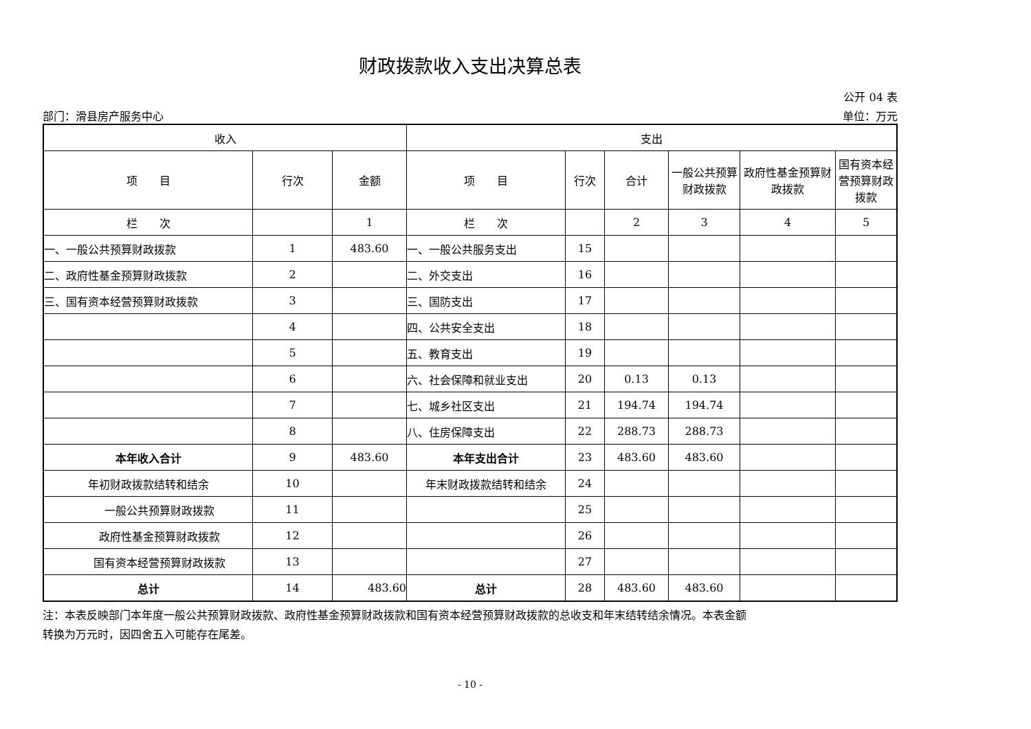财政拨款收入支出决算总表
公开 04 表
部门：滑县房产服务中心 单位：万元
| 收入 | | | 支出 | | | | | |
| --- | --- | --- | --- | --- | --- | --- | --- | --- |
| 项 目 | 行次 | 金额 | 项 目 | 行次 | 合计 | 一般公共预算财政拨款 | 政府性基金预算财政拨款 | 国有资本经营预算财政拨款 |
| 栏 次 | | 1 | 栏 次 | | 2 | 3 | 4 | 5 |
| 一、一般公共预算财政拨款 | 1 | 483.60 | 一、一般公共服务支出 | 15 | | | | |
| 二、政府性基金预算财政拨款 | 2 | | 二、外交支出 | 16 | | | | |
| 三、国有资本经营预算财政拨款 | 3 | | 三、国防支出 | 17 | | | | |
| | 4 | | 四、公共安全支出 | 18 | | | | |
| | 5 | | 五、教育支出 | 19 | | | | |
| | 6 | | 六、社会保障和就业支出 | 20 | 0.13 | 0.13 | | |
| | 7 | | 七、城乡社区支出 | 21 | 194.74 | 194.74 | | |
| | 8 | | 八、住房保障支出 | 22 | 288.73 | 288.73 | | |
| 本年收入合计 | 9 | 483.60 | 本年支出合计 | 23 | 483.60 | 483.60 | | |
| 年初财政拨款结转和结余 | 10 | | 年末财政拨款结转和结余 | 24 | | | | |
| 一般公共预算财政拨款 | 11 | | | 25 | | | | |
| 政府性基金预算财政拨款 | 12 | | | 26 | | | | |
| 国有资本经营预算财政拨款 | 13 | | | 27 | | | | |
| 总计 | 14 | 483.60 | 总计 | 28 | 483.60 | 483.60 | | |
注：本表反映部门本年度一般公共预算财政拨款、政府性基金预算财政拨款和国有资本经营预算财政拨款的总收支和年末结转结余情况。本表金额
转换为万元时，因四舍五入可能存在尾差。
- 10 -